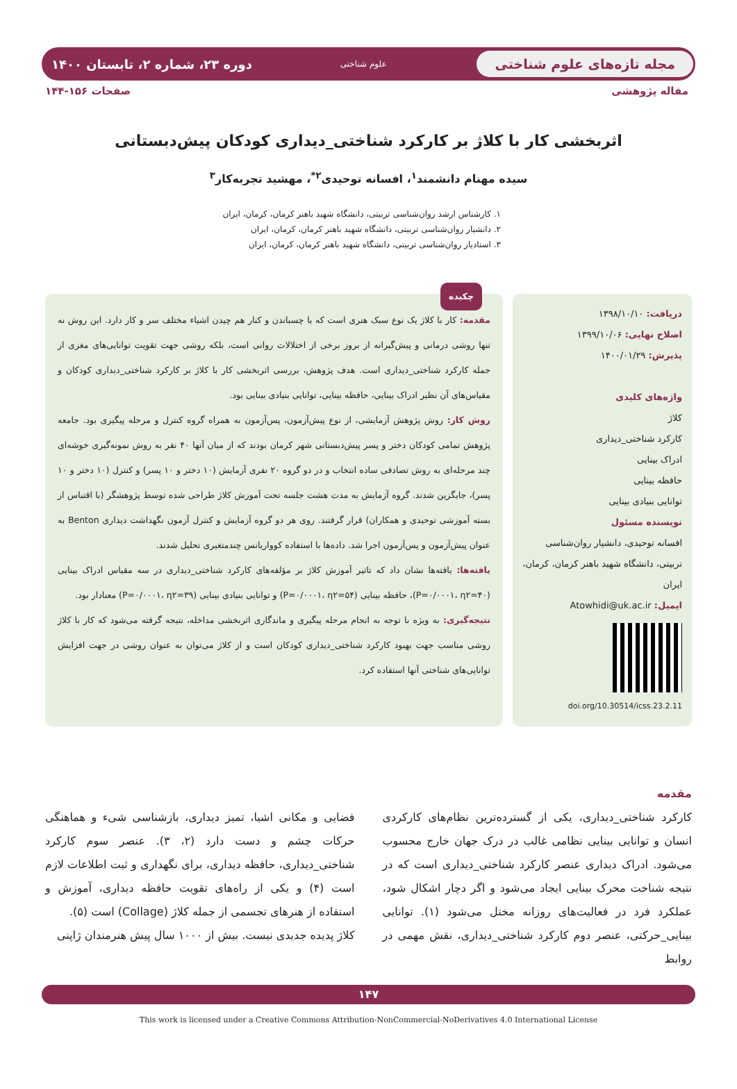مجله تازه‌های علوم شناختی
علوم شناختی
دوره ۲۳، شماره ۲، تابستان ۱۴۰۰
مقاله پژوهشی صفحات ۱۵۶-۱۴۴
اثربخشی کار با کلاژ بر کارکرد شناختی_دیداری کودکان پیش‌دبستانی
سیده مهنام دانشمند<sup>۱</sup>، افسانه توحیدی<sup>۲*</sup>، مهشید تجربه‌کار<sup>۳</sup>
۱. کارشناس ارشد روان‌شناسی تربیتی، دانشگاه شهید باهنر کرمان، کرمان، ایران
۲. دانشیار روان‌شناسی تربیتی، دانشگاه شهید باهنر کرمان، کرمان، ایران
۳. استادیار روان‌شناسی تربیتی، دانشگاه شهید باهنر کرمان، کرمان، ایران
دریافت: ۱۳۹۸/۱۰/۱۰
اصلاح نهایی: ۱۳۹۹/۱۰/۰۶
پذیرش: ۱۴۰۰/۰۱/۲۹
واژه‌های کلیدی
کلاژ
کارکرد شناختی_دیداری
ادراک بینایی
حافظه بینایی
توانایی بنیادی بینایی
نویسنده مسئول
افسانه توحیدی، دانشیار روان‌شناسی تربیتی، دانشگاه شهید باهنر کرمان، کرمان، ایران
ایمیل: Atowhidi@uk.ac.ir
doi.org/10.30514/icss.23.2.11
چکیده
مقدمه: کار با کلاژ یک نوع سبک هنری است که با چسباندن و کنار هم چیدن اشیاء مختلف سر و کار دارد. این روش نه تنها روشی درمانی و پیش‌گیرانه از بروز برخی از اختلالات روانی است، بلکه روشی جهت تقویت توانایی‌های مغزی از جمله کارکرد شناختی_دیداری است. هدف پژوهش، بررسی اثربخشی کار با کلاژ بر کارکرد شناختی_دیداری کودکان و مقیاس‌های آن نظیر ادراک بینایی، حافظه بینایی، توانایی بنیادی بینایی بود.
روش کار: روش پژوهش آزمایشی، از نوع پیش‌آزمون، پس‌آزمون به همراه گروه کنترل و مرحله پیگیری بود. جامعه پژوهش تمامی کودکان دختر و پسر پیش‌دبستانی شهر کرمان بودند که از میان آنها ۴۰ نفر به روش نمونه‌گیری خوشه‌ای چند مرحله‌ای به روش تصادفی ساده انتخاب و در دو گروه ۲۰ نفری آزمایش (۱۰ دختر و ۱۰ پسر) و کنترل (۱۰ دختر و ۱۰ پسر)، جایگزین شدند. گروه آزمایش به مدت هشت جلسه تحت آموزش کلاژ طراحی شده توسط پژوهشگر (با اقتباس از بسته آموزشی توحیدی و همکاران) قرار گرفتند. روی هر دو گروه آزمایش و کنترل آزمون نگهداشت دیداری Benton به عنوان پیش‌آزمون و پس‌آزمون اجرا شد. داده‌ها با استفاده کوواریانس چندمتغیری تحلیل شدند.
یافته‌ها: یافته‌ها نشان داد که تاثیر آموزش کلاژ بر مؤلفه‌های کارکرد شناختی_دیداری در سه مقیاس ادراک بینایی (P=۰/۰۰۰۱، η۲=۴۰)، حافظه بینایی (P=۰/۰۰۰۱، η۲=۵۴) و توانایی بنیادی بینایی (P=۰/۰۰۰۱، η۲=۳۹) معنادار بود.
نتیجه‌گیری: به ویژه با توجه به انجام مرحله پیگیری و ماندگاری اثربخشی مداخله، نتیجه گرفته می‌شود که کار با کلاژ روشی مناسب جهت بهبود کارکرد شناختی_دیداری کودکان است و از کلاژ می‌توان به عنوان روشی در جهت افزایش توانایی‌های شناختی آنها استفاده کرد.
مقدمه
کارکرد شناختی_دیداری، یکی از گسترده‌ترین نظام‌های کارکردی انسان و توانایی بینایی نظامی غالب در درک جهان خارج محسوب می‌شود. ادراک دیداری عنصر کارکرد شناختی_دیداری است که در نتیجه شناخت محرک بینایی ایجاد می‌شود و اگر دچار اشکال شود، عملکرد فرد در فعالیت‌های روزانه مختل می‌شود (۱). توانایی بینایی_حرکتی، عنصر دوم کارکرد شناختی_دیداری، نقش مهمی در روابط
فضایی و مکانی اشیا، تمیز دیداری، بازشناسی شیء و هماهنگی حرکات چشم و دست دارد (۲، ۳). عنصر سوم کارکرد شناختی_دیداری، حافظه دیداری، برای نگهداری و ثبت اطلاعات لازم است (۴) و یکی از راه‌های تقویت حافظه دیداری، آموزش و استفاده از هنرهای تجسمی از جمله کلاژ (Collage) است (۵).
کلاژ پدیده جدیدی نیست. بیش از ۱۰۰۰ سال پیش هنرمندان ژاپنی
۱۴۷
This work is licensed under a Creative Commons Attribution-NonCommercial-NoDerivatives 4.0 International License